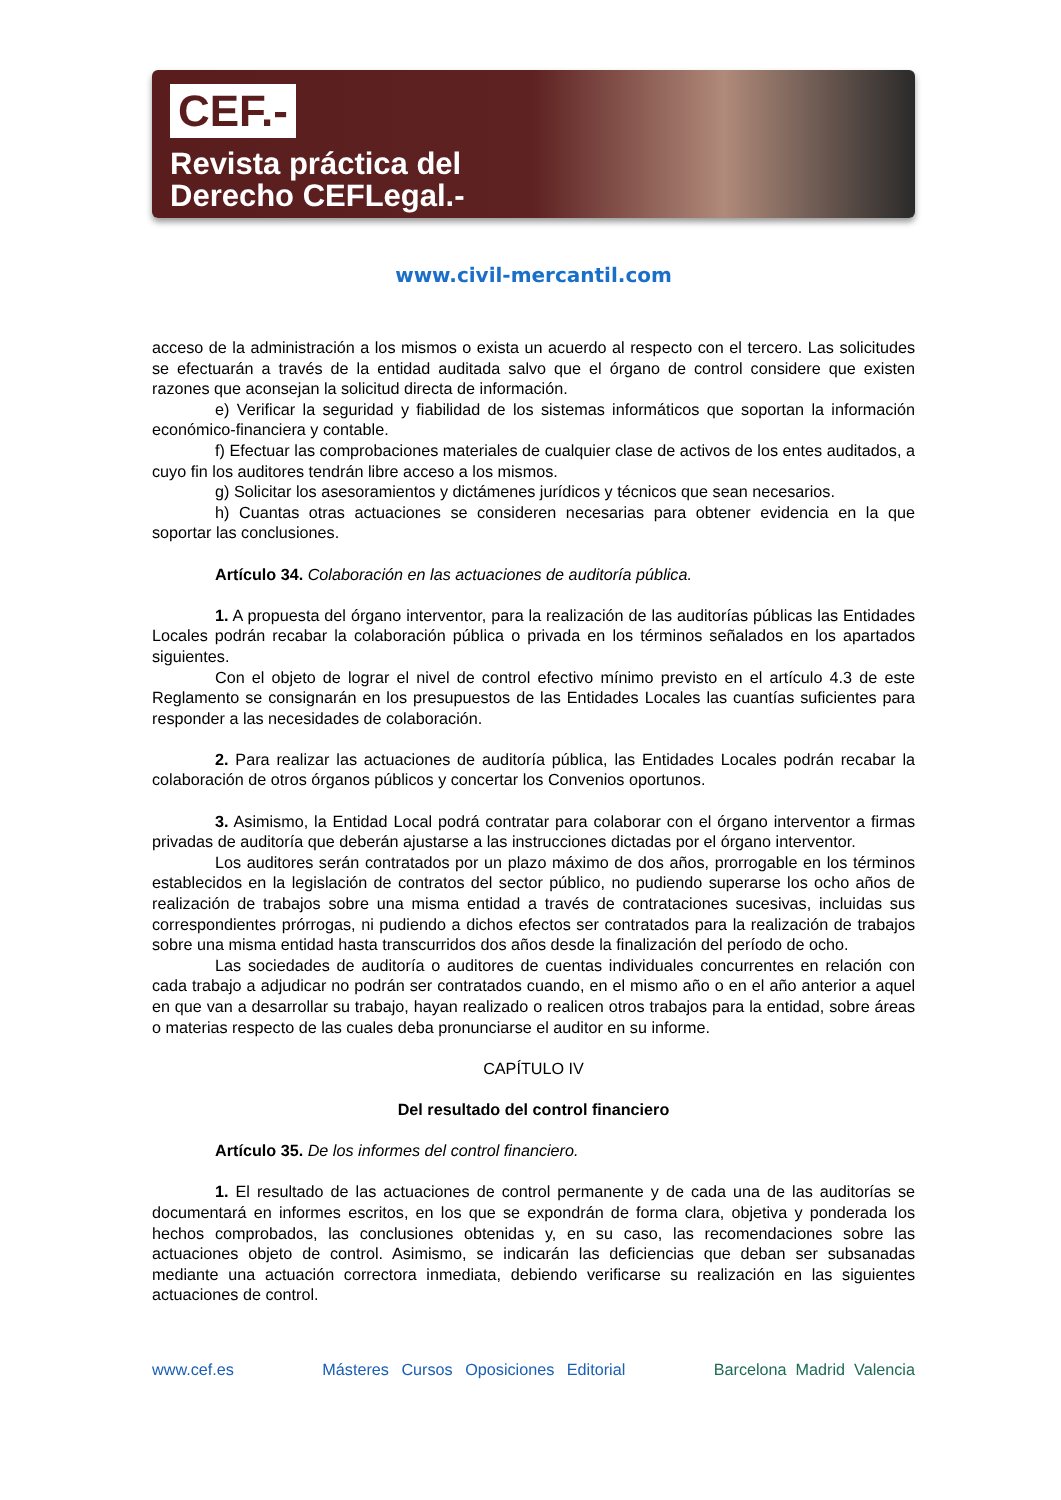CEF.-
Revista práctica del
Derecho CEFLegal.-
www.civil-mercantil.com
acceso de la administración a los mismos o exista un acuerdo al respecto con el tercero. Las solicitudes se efectuarán a través de la entidad auditada salvo que el órgano de control considere que existen razones que aconsejan la solicitud directa de información.
e) Verificar la seguridad y fiabilidad de los sistemas informáticos que soportan la información económico-financiera y contable.
f) Efectuar las comprobaciones materiales de cualquier clase de activos de los entes auditados, a cuyo fin los auditores tendrán libre acceso a los mismos.
g) Solicitar los asesoramientos y dictámenes jurídicos y técnicos que sean necesarios.
h) Cuantas otras actuaciones se consideren necesarias para obtener evidencia en la que soportar las conclusiones.
Artículo 34. Colaboración en las actuaciones de auditoría pública.
1. A propuesta del órgano interventor, para la realización de las auditorías públicas las Entidades Locales podrán recabar la colaboración pública o privada en los términos señalados en los apartados siguientes.
Con el objeto de lograr el nivel de control efectivo mínimo previsto en el artículo 4.3 de este Reglamento se consignarán en los presupuestos de las Entidades Locales las cuantías suficientes para responder a las necesidades de colaboración.
2. Para realizar las actuaciones de auditoría pública, las Entidades Locales podrán recabar la colaboración de otros órganos públicos y concertar los Convenios oportunos.
3. Asimismo, la Entidad Local podrá contratar para colaborar con el órgano interventor a firmas privadas de auditoría que deberán ajustarse a las instrucciones dictadas por el órgano interventor.
Los auditores serán contratados por un plazo máximo de dos años, prorrogable en los términos establecidos en la legislación de contratos del sector público, no pudiendo superarse los ocho años de realización de trabajos sobre una misma entidad a través de contrataciones sucesivas, incluidas sus correspondientes prórrogas, ni pudiendo a dichos efectos ser contratados para la realización de trabajos sobre una misma entidad hasta transcurridos dos años desde la finalización del período de ocho.
Las sociedades de auditoría o auditores de cuentas individuales concurrentes en relación con cada trabajo a adjudicar no podrán ser contratados cuando, en el mismo año o en el año anterior a aquel en que van a desarrollar su trabajo, hayan realizado o realicen otros trabajos para la entidad, sobre áreas o materias respecto de las cuales deba pronunciarse el auditor en su informe.
CAPÍTULO IV
Del resultado del control financiero
Artículo 35. De los informes del control financiero.
1. El resultado de las actuaciones de control permanente y de cada una de las auditorías se documentará en informes escritos, en los que se expondrán de forma clara, objetiva y ponderada los hechos comprobados, las conclusiones obtenidas y, en su caso, las recomendaciones sobre las actuaciones objeto de control. Asimismo, se indicarán las deficiencias que deban ser subsanadas mediante una actuación correctora inmediata, debiendo verificarse su realización en las siguientes actuaciones de control.
www.cef.es Másteres Cursos Oposiciones Editorial Barcelona Madrid Valencia